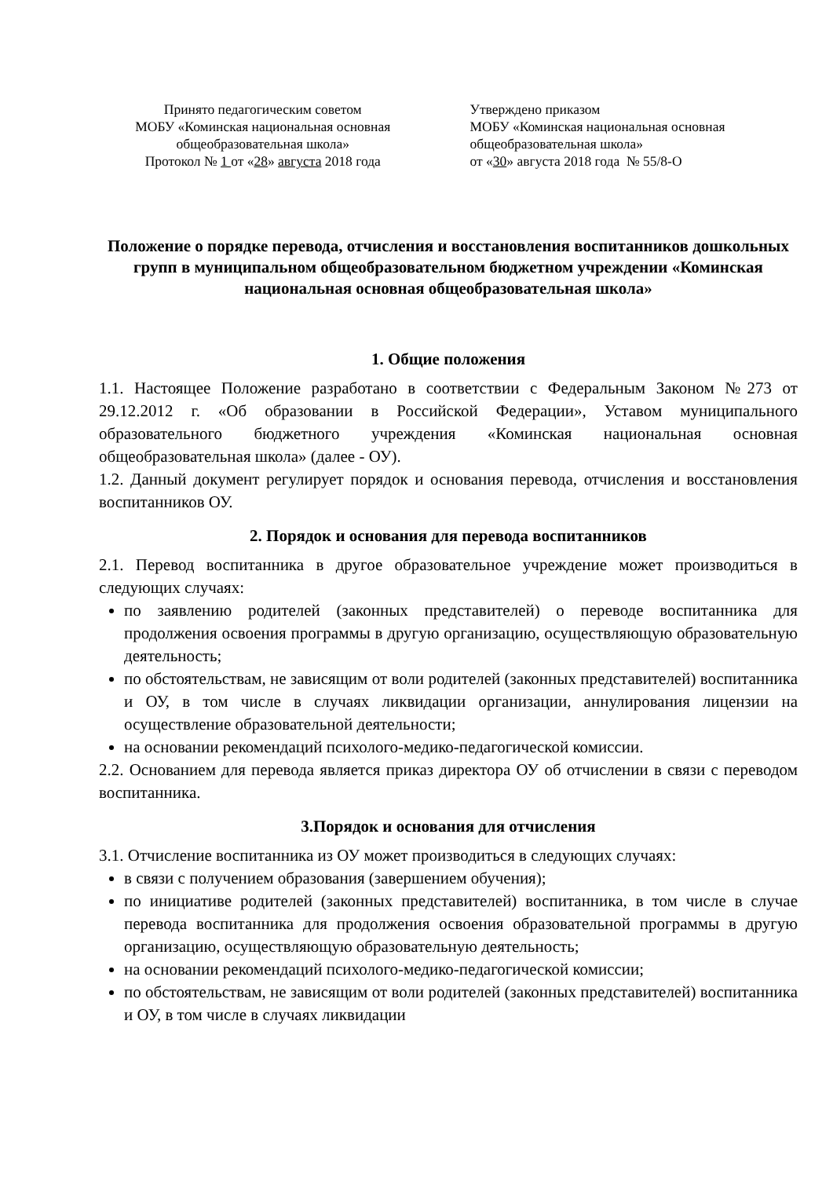Принято педагогическим советом
МОБУ «Коминская национальная основная общеобразовательная школа»
Протокол № 1 от «28» августа 2018 года
Утверждено приказом
МОБУ «Коминская национальная основная общеобразовательная школа»
от «30» августа 2018 года № 55/8-О
Положение о порядке перевода, отчисления и восстановления воспитанников дошкольных групп в муниципальном общеобразовательном бюджетном учреждении «Коминская национальная основная общеобразовательная школа»
1. Общие положения
1.1. Настоящее Положение разработано в соответствии с Федеральным Законом №273 от 29.12.2012 г. «Об образовании в Российской Федерации», Уставом муниципального образовательного бюджетного учреждения «Коминская национальная основная общеобразовательная школа» (далее - ОУ).
1.2. Данный документ регулирует порядок и основания перевода, отчисления и восстановления воспитанников ОУ.
2. Порядок и основания для перевода воспитанников
2.1. Перевод воспитанника в другое образовательное учреждение может производиться в следующих случаях:
по заявлению родителей (законных представителей) о переводе воспитанника для продолжения освоения программы в другую организацию, осуществляющую образовательную деятельность;
по обстоятельствам, не зависящим от воли родителей (законных представителей) воспитанника и ОУ, в том числе в случаях ликвидации организации, аннулирования лицензии на осуществление образовательной деятельности;
на основании рекомендаций психолого-медико-педагогической комиссии.
2.2. Основанием для перевода является приказ директора ОУ об отчислении в связи с переводом воспитанника.
3.Порядок и основания для отчисления
3.1. Отчисление воспитанника из ОУ может производиться в следующих случаях:
в связи с получением образования (завершением обучения);
по инициативе родителей (законных представителей) воспитанника, в том числе в случае перевода воспитанника для продолжения освоения образовательной программы в другую организацию, осуществляющую образовательную деятельность;
на основании рекомендаций психолого-медико-педагогической комиссии;
по обстоятельствам, не зависящим от воли родителей (законных представителей) воспитанника и ОУ, в том числе в случаях ликвидации